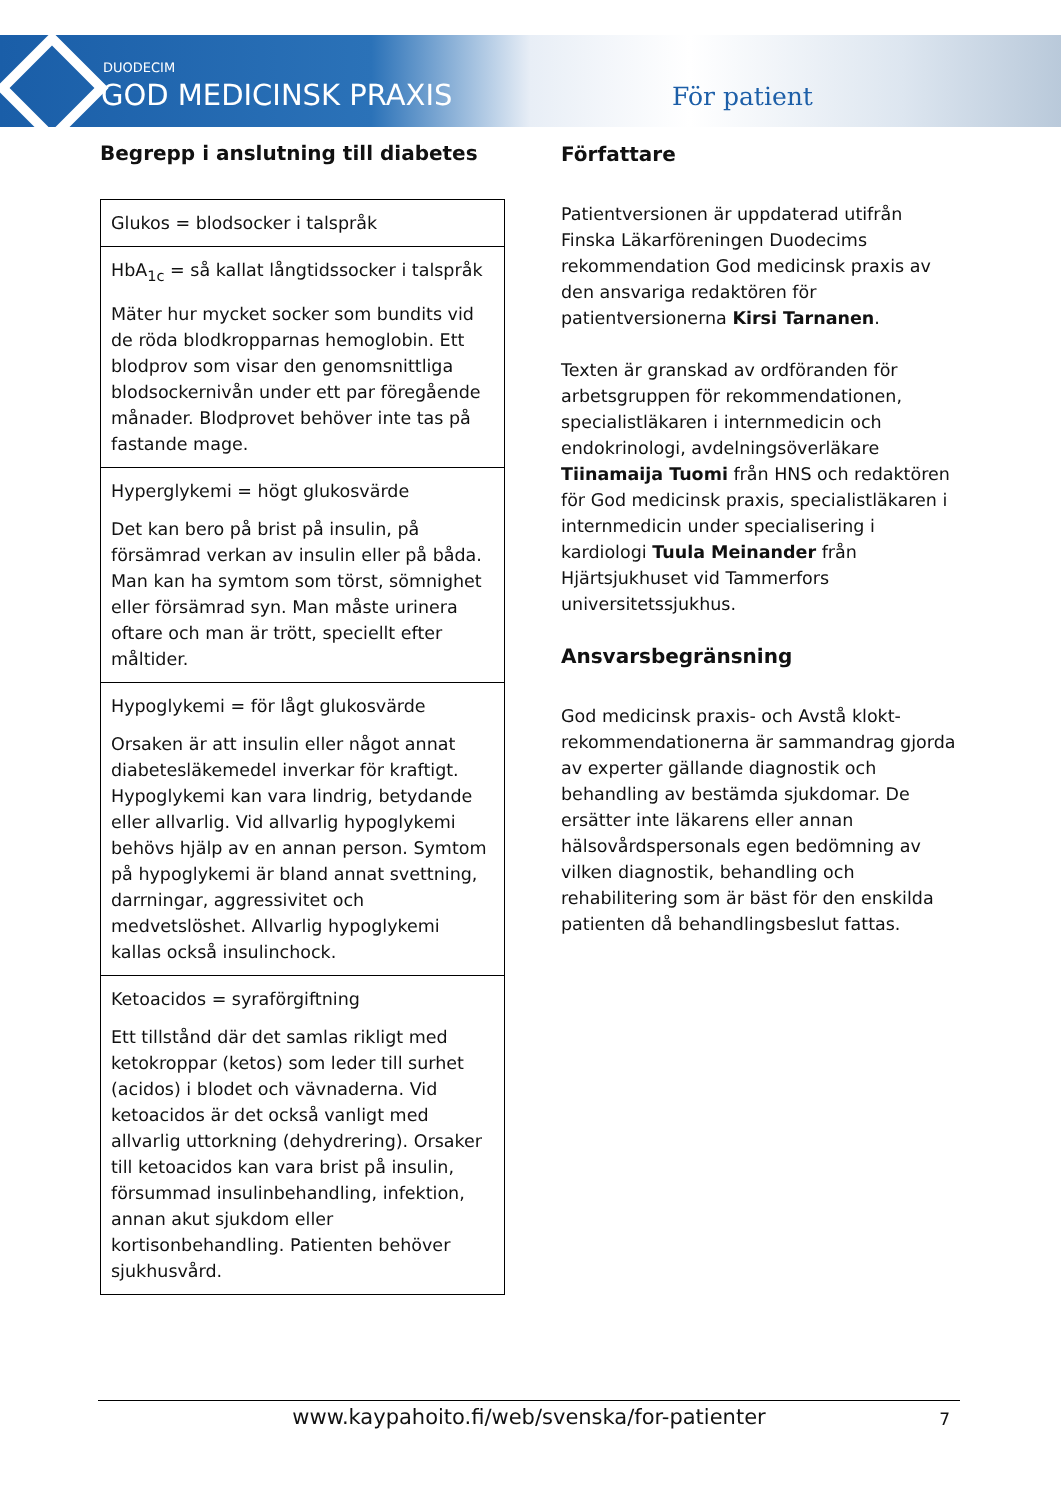DUODECIM
GOD MEDICINSK PRAXIS För patient
Begrepp i anslutning till diabetes
| Glukos = blodsocker i talspråk |
| HbA<sub>1c</sub> = så kallat långtidssocker i talspråk Mäter hur mycket socker som bundits vid de röda blodkropparnas hemoglobin. Ett blodprov som visar den genomsnittliga blodsockernivån under ett par föregående månader. Blodprovet behöver inte tas på fastande mage. |
| Hyperglykemi = högt glukosvärde Det kan bero på brist på insulin, på försämrad verkan av insulin eller på båda. Man kan ha symtom som törst, sömnighet eller försämrad syn. Man måste urinera oftare och man är trött, speciellt efter måltider. |
| Hypoglykemi = för lågt glukosvärde Orsaken är att insulin eller något annat diabetesläkemedel inverkar för kraftigt. Hypoglykemi kan vara lindrig, betydande eller allvarlig. Vid allvarlig hypoglykemi behövs hjälp av en annan person. Symtom på hypoglykemi är bland annat svettning, darrningar, aggressivitet och medvetslöshet. Allvarlig hypoglykemi kallas också insulinchock. |
| Ketoacidos = syraförgiftning Ett tillstånd där det samlas rikligt med ketokroppar (ketos) som leder till surhet (acidos) i blodet och vävnaderna. Vid ketoacidos är det också vanligt med allvarlig uttorkning (dehydrering). Orsaker till ketoacidos kan vara brist på insulin, försummad insulinbehandling, infektion, annan akut sjukdom eller kortisonbehandling. Patienten behöver sjukhusvård. |
Författare
Patientversionen är uppdaterad utifrån Finska Läkarföreningen Duodecims rekommendation God medicinsk praxis av den ansvariga redaktören för patientversionerna Kirsi Tarnanen.
Texten är granskad av ordföranden för arbetsgruppen för rekommendationen, specialistläkaren i internmedicin och endokrinologi, avdelningsöverläkare Tiinamaija Tuomi från HNS och redaktören för God medicinsk praxis, specialistläkaren i internmedicin under specialisering i kardiologi Tuula Meinander från Hjärtsjukhuset vid Tammerfors universitetssjukhus.
Ansvarsbegränsning
God medicinsk praxis- och Avstå klokt-rekommendationerna är sammandrag gjorda av experter gällande diagnostik och behandling av bestämda sjukdomar. De ersätter inte läkarens eller annan hälsovårdspersonals egen bedömning av vilken diagnostik, behandling och rehabilitering som är bäst för den enskilda patienten då behandlingsbeslut fattas.
www.kaypahoito.fi/web/svenska/for-patienter 7